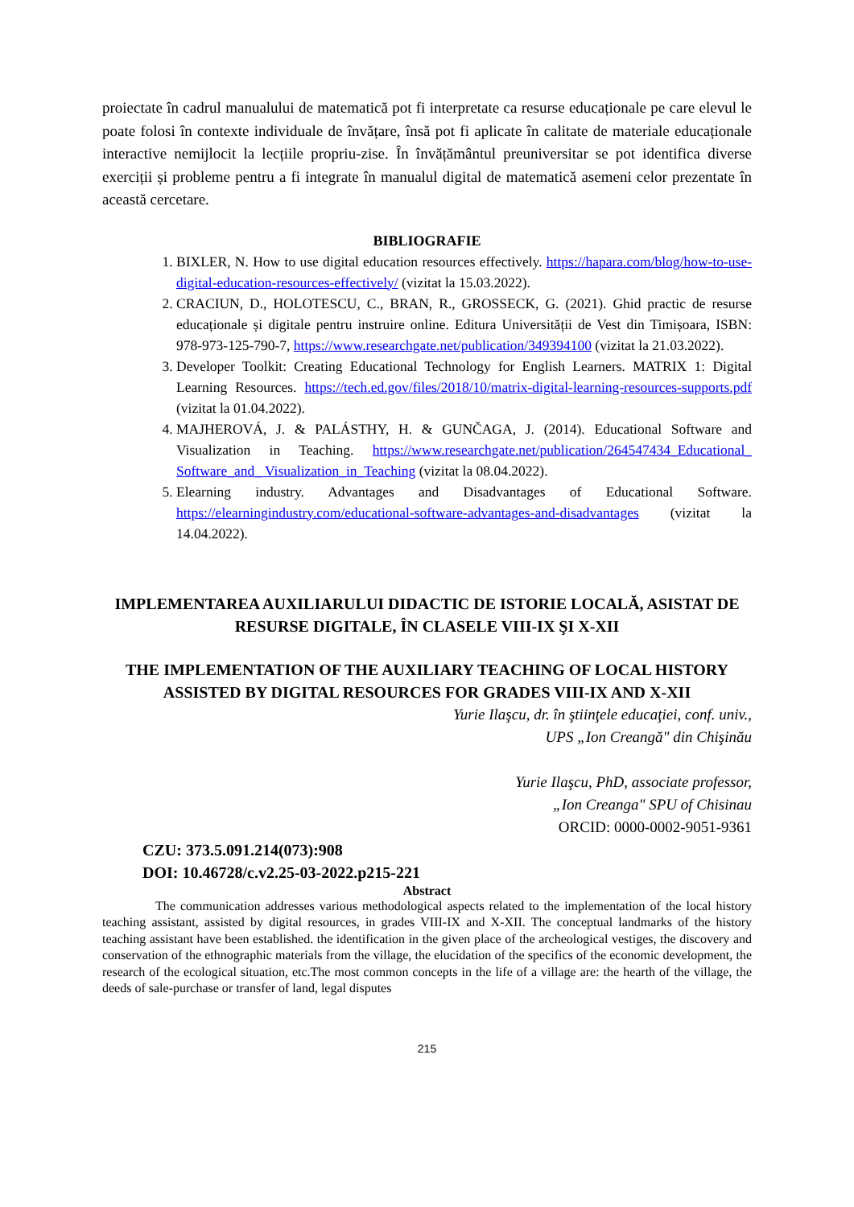proiectate în cadrul manualului de matematică pot fi interpretate ca resurse educaționale pe care elevul le poate folosi în contexte individuale de învățare, însă pot fi aplicate în calitate de materiale educaționale interactive nemijlocit la lecțiile propriu-zise. În învățământul preuniversitar se pot identifica diverse exerciții și probleme pentru a fi integrate în manualul digital de matematică asemeni celor prezentate în această cercetare.
BIBLIOGRAFIE
1. BIXLER, N. How to use digital education resources effectively. https://hapara.com/blog/how-to-use-digital-education-resources-effectively/ (vizitat la 15.03.2022).
2. CRACIUN, D., HOLOTESCU, C., BRAN, R., GROSSECK, G. (2021). Ghid practic de resurse educaționale și digitale pentru instruire online. Editura Universității de Vest din Timișoara, ISBN: 978-973-125-790-7, https://www.researchgate.net/publication/349394100 (vizitat la 21.03.2022).
3. Developer Toolkit: Creating Educational Technology for English Learners. MATRIX 1: Digital Learning Resources. https://tech.ed.gov/files/2018/10/matrix-digital-learning-resources-supports.pdf (vizitat la 01.04.2022).
4. MAJHEROVÁ, J. & PALÁSTHY, H. & GUNČAGA, J. (2014). Educational Software and Visualization in Teaching. https://www.researchgate.net/publication/264547434_Educational_ Software_and_ Visualization_in_Teaching (vizitat la 08.04.2022).
5. Elearning industry. Advantages and Disadvantages of Educational Software. https://elearningindustry.com/educational-software-advantages-and-disadvantages (vizitat la 14.04.2022).
IMPLEMENTAREA AUXILIARULUI DIDACTIC DE ISTORIE LOCALĂ, ASISTAT DE RESURSE DIGITALE, ÎN CLASELE VIII-IX ŞI X-XII
THE IMPLEMENTATION OF THE AUXILIARY TEACHING OF LOCAL HISTORY ASSISTED BY DIGITAL RESOURCES FOR GRADES VIII-IX AND X-XII
Yurie Ilaşcu, dr. în ştiinţele educaţiei, conf. univ.,
UPS „Ion Creangă" din Chişinău
Yurie Ilaşcu, PhD, associate professor,
„Ion Creanga" SPU of Chisinau
ORCID: 0000-0002-9051-9361
CZU: 373.5.091.214(073):908
DOI: 10.46728/c.v2.25-03-2022.p215-221
Abstract
The communication addresses various methodological aspects related to the implementation of the local history teaching assistant, assisted by digital resources, in grades VIII-IX and X-XII. The conceptual landmarks of the history teaching assistant have been established. the identification in the given place of the archeological vestiges, the discovery and conservation of the ethnographic materials from the village, the elucidation of the specifics of the economic development, the research of the ecological situation, etc.The most common concepts in the life of a village are: the hearth of the village, the deeds of sale-purchase or transfer of land, legal disputes
215